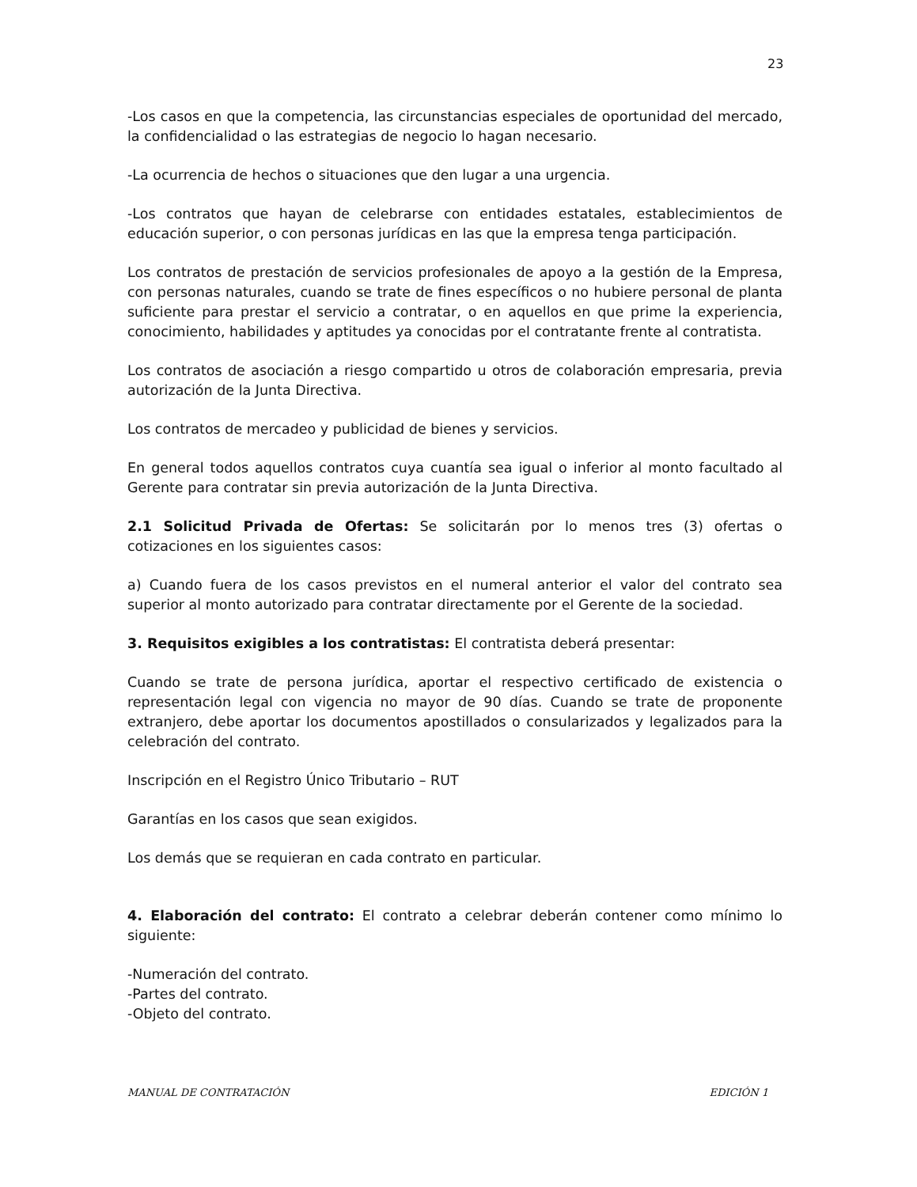23
-Los casos en que la competencia, las circunstancias especiales de oportunidad del mercado, la confidencialidad o las estrategias de negocio lo hagan necesario.
-La ocurrencia de hechos o situaciones que den lugar a una urgencia.
-Los contratos que hayan de celebrarse con entidades estatales, establecimientos de educación superior, o con personas jurídicas en las que la empresa tenga participación.
Los contratos de prestación de servicios profesionales de apoyo a la gestión de la Empresa, con personas naturales, cuando se trate de fines específicos o no hubiere personal de planta suficiente para prestar el servicio a contratar, o en aquellos en que prime la experiencia, conocimiento, habilidades y aptitudes ya conocidas por el contratante frente al contratista.
Los contratos de asociación a riesgo compartido u otros de colaboración empresaria, previa autorización de la Junta Directiva.
Los contratos de mercadeo y publicidad de bienes y servicios.
En general todos aquellos contratos cuya cuantía sea igual o inferior al monto facultado al Gerente para contratar sin previa autorización de la Junta Directiva.
2.1 Solicitud Privada de Ofertas: Se solicitarán por lo menos tres (3) ofertas o cotizaciones en los siguientes casos:
a) Cuando fuera de los casos previstos en el numeral anterior el valor del contrato sea superior al monto autorizado para contratar directamente por el Gerente de la sociedad.
3. Requisitos exigibles a los contratistas: El contratista deberá presentar:
Cuando se trate de persona jurídica, aportar el respectivo certificado de existencia o representación legal con vigencia no mayor de 90 días. Cuando se trate de proponente extranjero, debe aportar los documentos apostillados o consularizados y legalizados para la celebración del contrato.
Inscripción en el Registro Único Tributario – RUT
Garantías en los casos que sean exigidos.
Los demás que se requieran en cada contrato en particular.
4. Elaboración del contrato: El contrato a celebrar deberán contener como mínimo lo siguiente:
-Numeración del contrato.
-Partes del contrato.
-Objeto del contrato.
MANUAL DE CONTRATACIÓN EDICIÓN 1